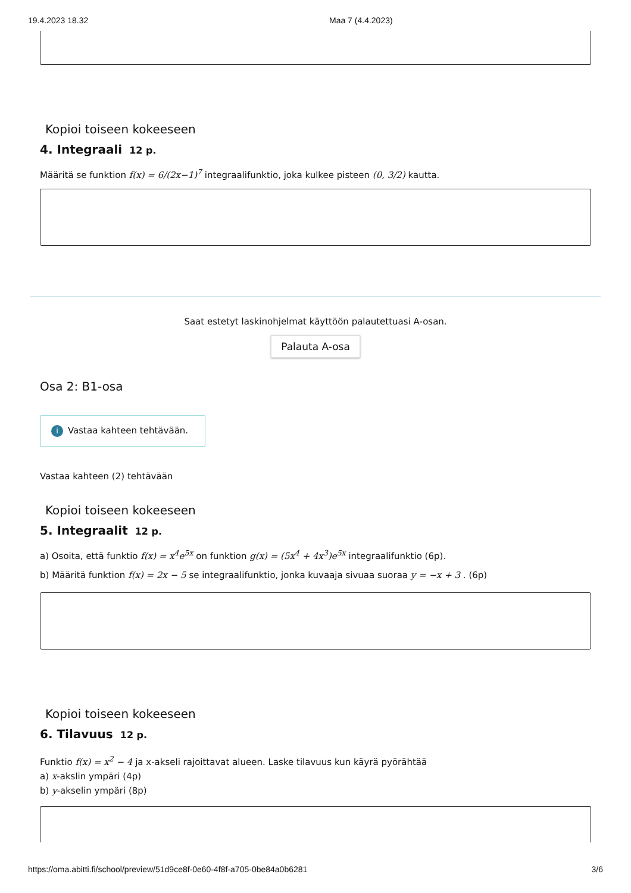19.4.2023 18.32 Maa 7 (4.4.2023)
Kopioi toiseen kokeeseen
4. Integraali 12 p.
Määritä se funktion f(x) = 6/(2x−1)<sup>7</sup> integraalifunktio, joka kulkee pisteen (0, 3/2) kautta.
Saat estetyt laskinohjelmat käyttöön palautettuasi A-osan.
Palauta A-osa
Osa 2: B1-osa
i Vastaa kahteen tehtävään.
Vastaa kahteen (2) tehtävään
Kopioi toiseen kokeeseen
5. Integraalit 12 p.
a) Osoita, että funktio f(x) = x<sup>4</sup>e<sup>5x</sup> on funktion g(x) = (5x<sup>4</sup> + 4x<sup>3</sup>)e<sup>5x</sup> integraalifunktio (6p).
b) Määritä funktion f(x) = 2x − 5 se integraalifunktio, jonka kuvaaja sivuaa suoraa y = −x + 3 . (6p)
Kopioi toiseen kokeeseen
6. Tilavuus 12 p.
Funktio f(x) = x<sup>2</sup> − 4 ja x-akseli rajoittavat alueen. Laske tilavuus kun käyrä pyörähtää
a) x-akslin ympäri (4p)
b) y-akselin ympäri (8p)
https://oma.abitti.fi/school/preview/51d9ce8f-0e60-4f8f-a705-0be84a0b6281 3/6